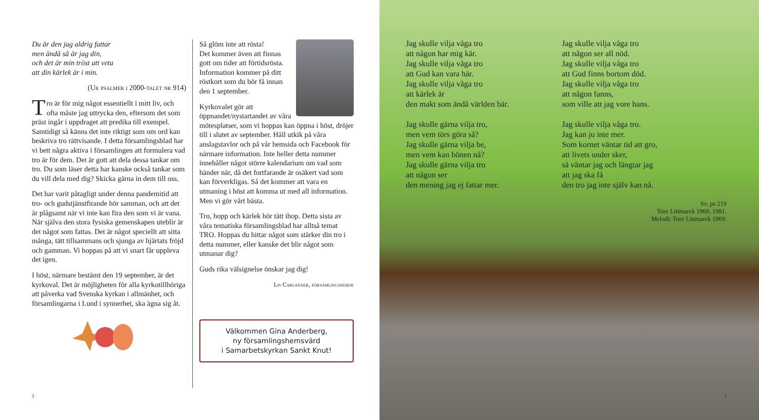Du är den jag aldrig fattar
men ändå så är jag din,
och det är min tröst att veta
att din kärlek är i min.
(Ur psalmer i 2000-talet nr 914)
Tro är för mig något essentiellt i mitt liv, och ofta måste jag uttrycka den, eftersom det som präst ingår i uppdraget att predika till exempel. Samtidigt så känns det inte riktigt som om ord kan beskriva tro rättvisande. I detta församlingsblad har vi bett några aktiva i församlingen att formulera vad tro är för dem. Det är gott att dela dessa tankar om tro. Du som läser detta har kanske också tankar som du vill dela med dig? Skicka gärna in dem till oss.
Det har varit påtagligt under denna pandemitid att tro- och gudstjänstfirande hör samman, och att det är plågsamt när vi inte kan fira den som vi är vana. När själva den stora fysiska gemenskapen uteblir är det något som fattas. Det är något speciellt att sitta många, tätt tillsammans och sjunga av hjärtats fröjd och gamman. Vi hoppas på att vi snart får uppleva det igen.
I höst, närmare bestämt den 19 september, är det kyrkoval. Det är möjligheten för alla kyrkotillhöriga att påverka vad Svenska kyrkan i allmänhet, och församlingarna i Lund i synnerhet, ska ägna sig åt.
Så glöm inte att rösta!
Det kommer även att finnas gott om tider att förtidsrösta. Information kommer på ditt röstkort som du bör få innan den 1 september.
Kyrkovalet gör att öppnandet/nystartandet av våra mötesplatser, som vi hoppas kan öppna i höst, dröjer till i slutet av september. Håll utkik på våra anslagstavlor och på vår hemsida och Facebook för närmare information. Inte heller detta nummer innehåller något större kalendarium om vad som händer när, då det fortfarande är osäkert vad som kan förverkligas. Så det kommer att vara en utmaning i höst att komma ut med all information. Men vi gör vårt bästa.
Tro, hopp och kärlek hör tätt ihop. Detta sista av våra tematiska församlingsblad har alltså temat TRO. Hoppas du hittar något som stärker din tro i detta nummer, eller kanske det blir något som utmanar dig?
Guds rika välsignelse önskar jag dig!
Lis Carlander, församlingsherde
Välkommen Gina Anderberg,
ny församlingshemsvärd
i Samarbetskyrkan Sankt Knut!
2
Jag skulle vilja våga tro
att någon har mig kär.
Jag skulle vilja våga tro
att Gud kan vara här.
Jag skulle vilja våga tro
att kärlek är
den makt som ändå världen bär.
Jag skulle gärna vilja tro,
men vem törs göra så?
Jag skulle gärna vilja be,
men vem kan bönen nå?
Jag skulle gärna vilja tro
att någon ser
den mening jag ej fattar mer.
Jag skulle vilja våga tro
att någon ser all nöd.
Jag skulle vilja våga tro
att Gud finns bortom död.
Jag skulle vilja våga tro
att någon fanns,
som ville att jag vore hans.
Jag skulle vilja våga tro.
Jag kan ju inte mer.
Som kornet väntar tid att gro,
att livets under sker,
så väntar jag och längtar jag
att jag ska få
den tro jag inte själv kan nå.
Sv. ps 219
Tore Littmarck 1969, 1981.
Melodi: Tore Littmarck 1969.
3